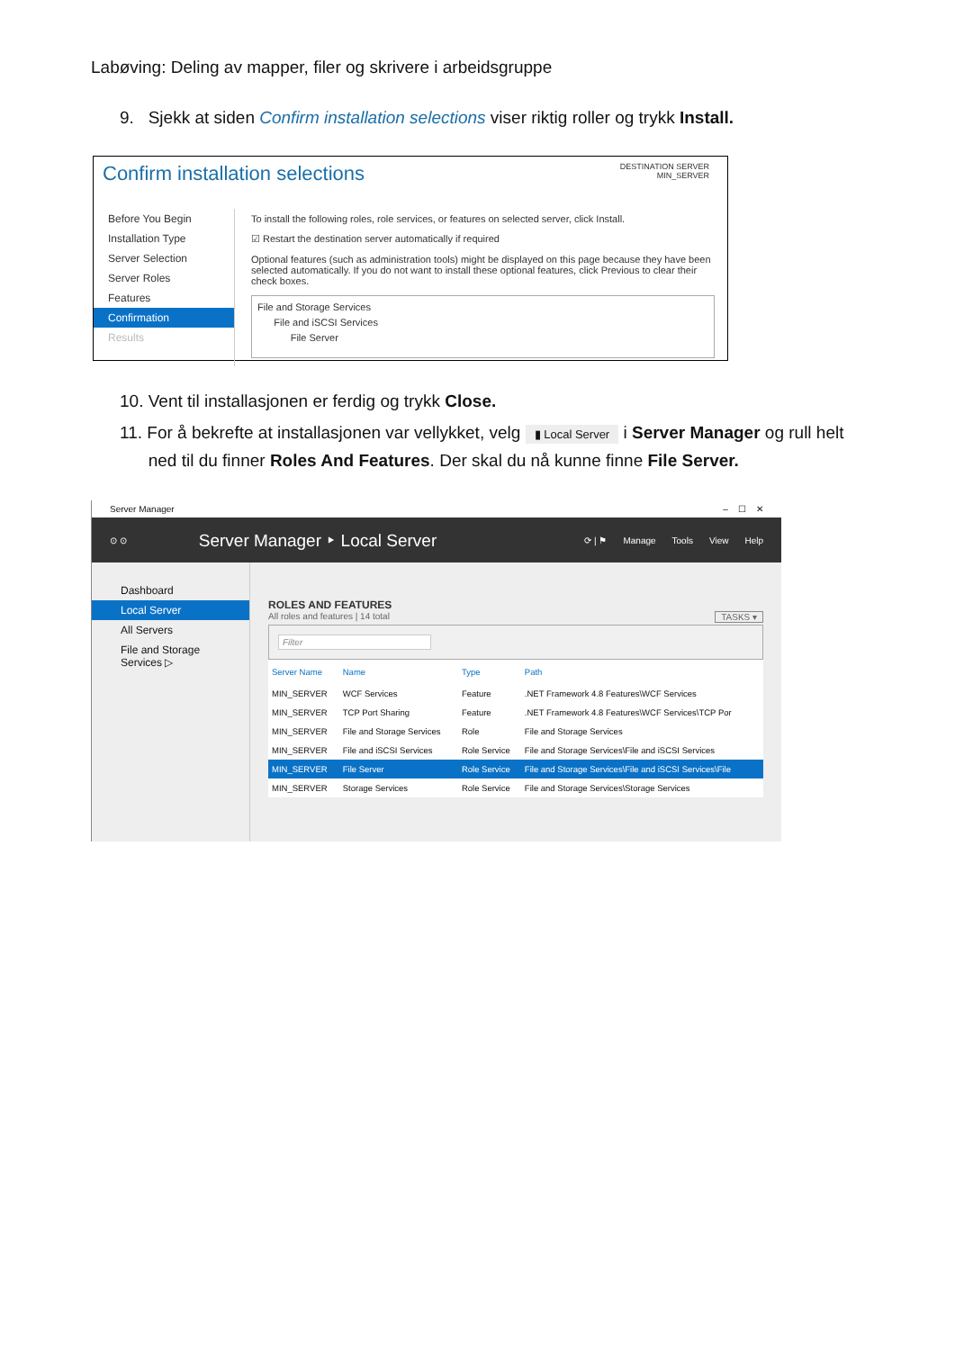Labøving: Deling av mapper, filer og skrivere i arbeidsgruppe
9. Sjekk at siden Confirm installation selections viser riktig roller og trykk Install.
DESTINATION SERVER
MIN_SERVER
Confirm installation selections
Before You Begin
Installation Type
Server Selection
Server Roles
Features
Confirmation
Results
To install the following roles, role services, or features on selected server, click Install.
☑ Restart the destination server automatically if required
Optional features (such as administration tools) might be displayed on this page because they have been selected automatically. If you do not want to install these optional features, click Previous to clear their check boxes.
File and Storage Services
File and iSCSI Services
File Server
10. Vent til installasjonen er ferdig og trykk Close.
11. For å bekrefte at installasjonen var vellykket, velg ▮ Local Server i Server Manager og rull helt
ned til du finner Roles And Features. Der skal du nå kunne finne File Server.
Server Manager – ☐ ✕
⊙ ⊙
Server Manager ‣ Local Server
⟳ | ⚑ Manage Tools View Help
Dashboard
Local Server
All Servers
File and Storage Services ▷
ROLES AND FEATURES
All roles and features | 14 total TASKS ▾
Filter
| Server Name | Name | Type | Path |
| --- | --- | --- | --- |
| MIN_SERVER | WCF Services | Feature | .NET Framework 4.8 Features\WCF Services |
| MIN_SERVER | TCP Port Sharing | Feature | .NET Framework 4.8 Features\WCF Services\TCP Por |
| MIN_SERVER | File and Storage Services | Role | File and Storage Services |
| MIN_SERVER | File and iSCSI Services | Role Service | File and Storage Services\File and iSCSI Services |
| MIN_SERVER | File Server | Role Service | File and Storage Services\File and iSCSI Services\File |
| MIN_SERVER | Storage Services | Role Service | File and Storage Services\Storage Services |